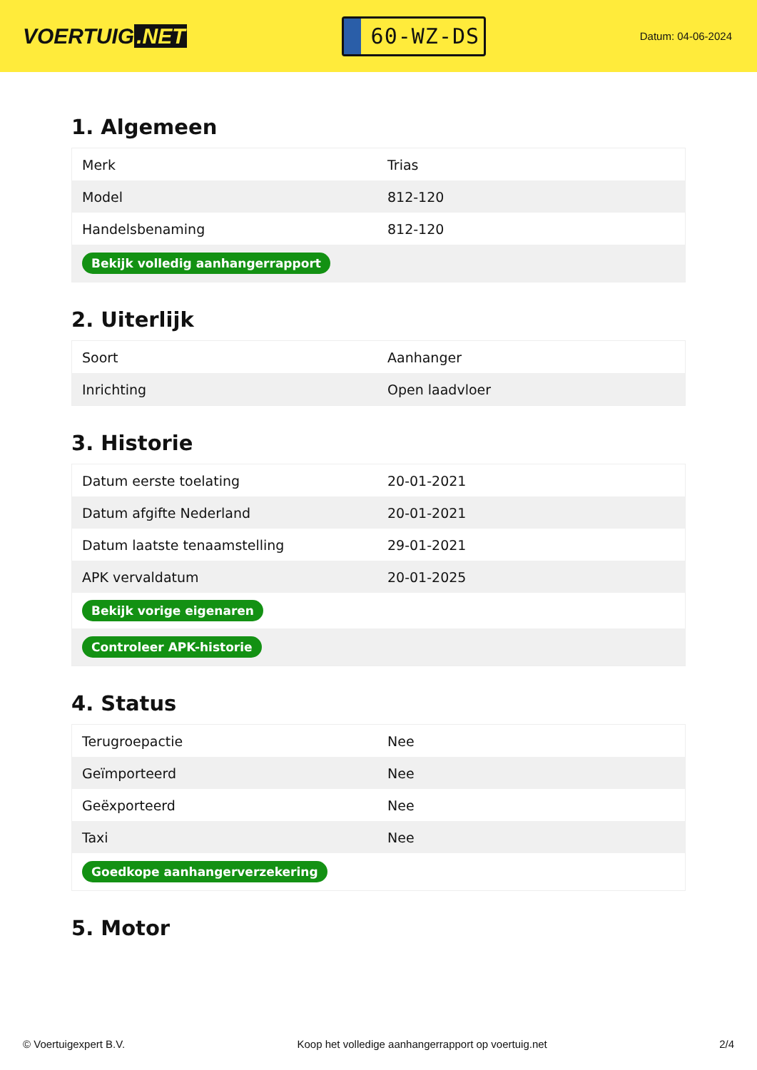VOERTUIG.NET
60-WZ-DS
Datum: 04-06-2024
1. Algemeen
| Merk | Trias |
| Model | 812-120 |
| Handelsbenaming | 812-120 |
| Bekijk volledig aanhangerrapport | |
2. Uiterlijk
| Soort | Aanhanger |
| Inrichting | Open laadvloer |
3. Historie
| Datum eerste toelating | 20-01-2021 |
| Datum afgifte Nederland | 20-01-2021 |
| Datum laatste tenaamstelling | 29-01-2021 |
| APK vervaldatum | 20-01-2025 |
| Bekijk vorige eigenaren | |
| Controleer APK-historie | |
4. Status
| Terugroepactie | Nee |
| Geïmporteerd | Nee |
| Geëxporteerd | Nee |
| Taxi | Nee |
| Goedkope aanhangerverzekering | |
5. Motor
© Voertuigexpert B.V. Koop het volledige aanhangerrapport op voertuig.net 2/4